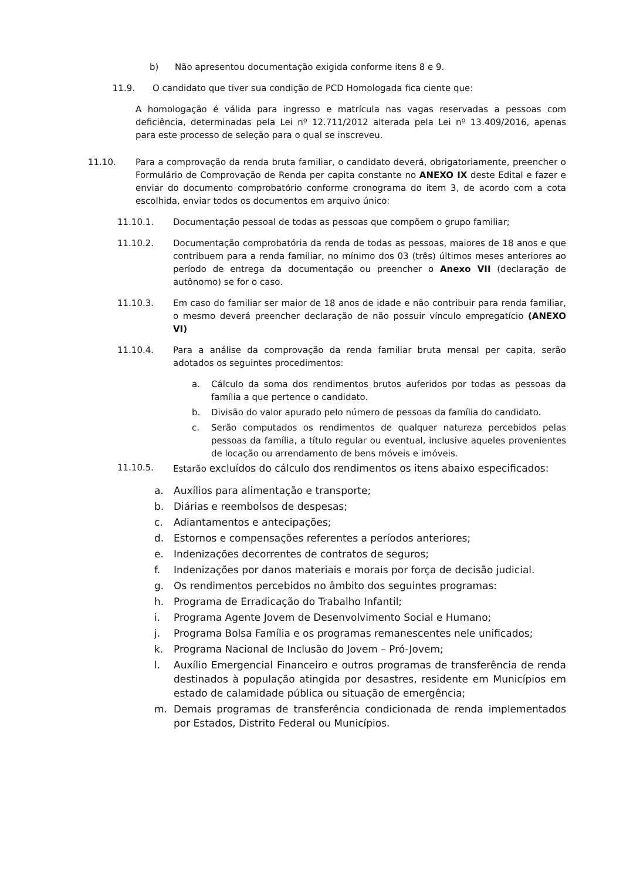b) Não apresentou documentação exigida conforme itens 8 e 9.
11.9. O candidato que tiver sua condição de PCD Homologada fica ciente que:
A homologação é válida para ingresso e matrícula nas vagas reservadas a pessoas com deficiência, determinadas pela Lei nº 12.711/2012 alterada pela Lei nº 13.409/2016, apenas para este processo de seleção para o qual se inscreveu.
11.10. Para a comprovação da renda bruta familiar, o candidato deverá, obrigatoriamente, preencher o Formulário de Comprovação de Renda per capita constante no ANEXO IX deste Edital e fazer e enviar do documento comprobatório conforme cronograma do item 3, de acordo com a cota escolhida, enviar todos os documentos em arquivo único:
11.10.1. Documentação pessoal de todas as pessoas que compõem o grupo familiar;
11.10.2. Documentação comprobatória da renda de todas as pessoas, maiores de 18 anos e que contribuem para a renda familiar, no mínimo dos 03 (três) últimos meses anteriores ao período de entrega da documentação ou preencher o Anexo VII (declaração de autônomo) se for o caso.
11.10.3. Em caso do familiar ser maior de 18 anos de idade e não contribuir para renda familiar, o mesmo deverá preencher declaração de não possuir vínculo empregatício (ANEXO VI)
11.10.4. Para a análise da comprovação da renda familiar bruta mensal per capita, serão adotados os seguintes procedimentos:
a. Cálculo da soma dos rendimentos brutos auferidos por todas as pessoas da família a que pertence o candidato.
b. Divisão do valor apurado pelo número de pessoas da família do candidato.
c. Serão computados os rendimentos de qualquer natureza percebidos pelas pessoas da família, a título regular ou eventual, inclusive aqueles provenientes de locação ou arrendamento de bens móveis e imóveis.
11.10.5. Estarão excluídos do cálculo dos rendimentos os itens abaixo especificados:
a. Auxílios para alimentação e transporte;
b. Diárias e reembolsos de despesas;
c. Adiantamentos e antecipações;
d. Estornos e compensações referentes a períodos anteriores;
e. Indenizações decorrentes de contratos de seguros;
f. Indenizações por danos materiais e morais por força de decisão judicial.
g. Os rendimentos percebidos no âmbito dos seguintes programas:
h. Programa de Erradicação do Trabalho Infantil;
i. Programa Agente Jovem de Desenvolvimento Social e Humano;
j. Programa Bolsa Família e os programas remanescentes nele unificados;
k. Programa Nacional de Inclusão do Jovem – Pró-Jovem;
l. Auxílio Emergencial Financeiro e outros programas de transferência de renda destinados à população atingida por desastres, residente em Municípios em estado de calamidade pública ou situação de emergência;
m. Demais programas de transferência condicionada de renda implementados por Estados, Distrito Federal ou Municípios.